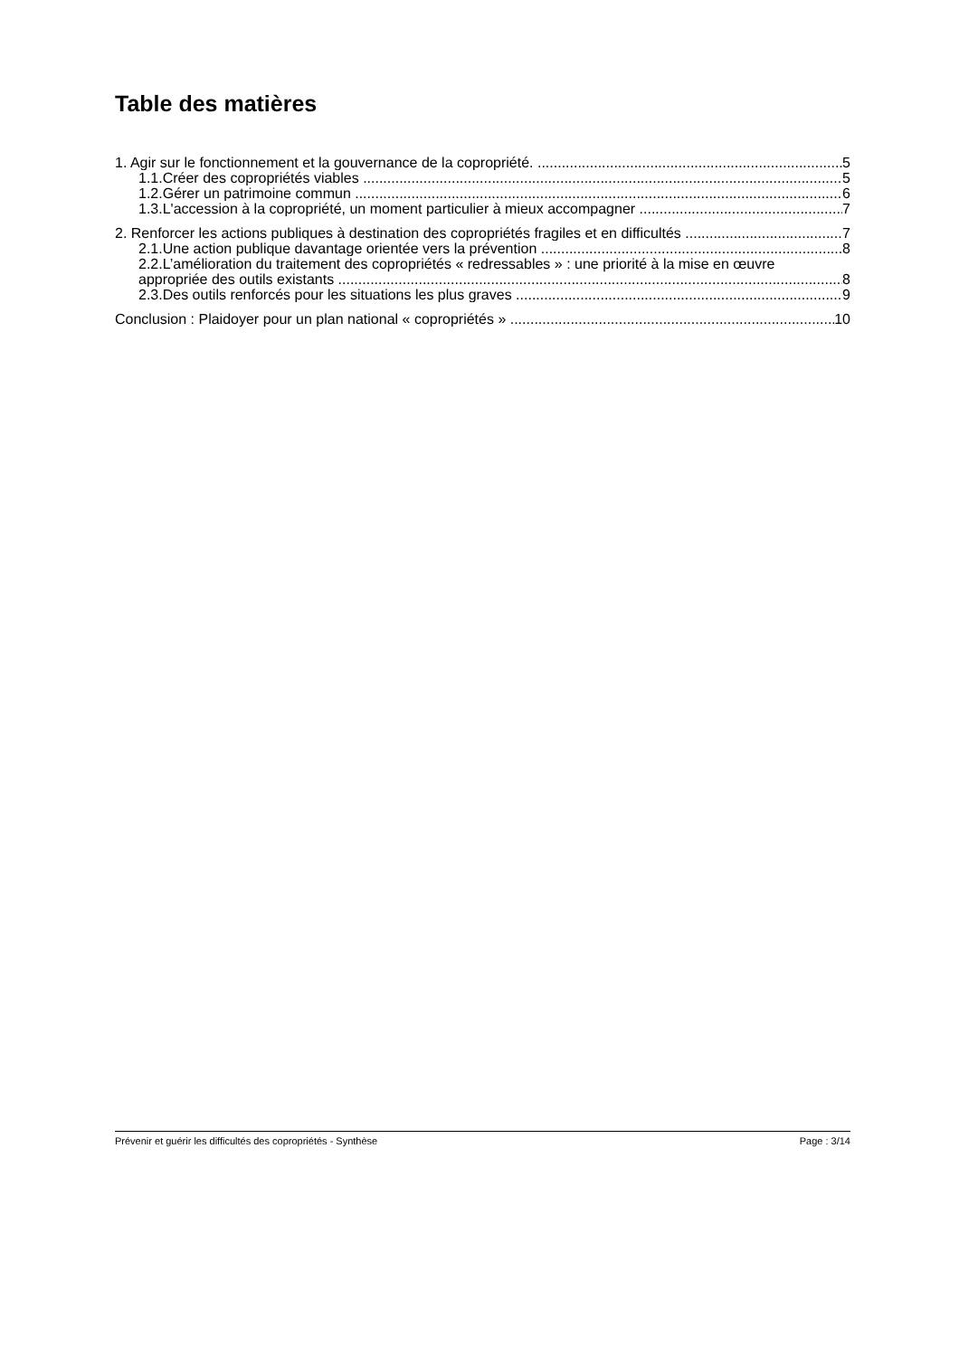Table des matières
1. Agir sur le fonctionnement et la gouvernance de la copropriété. 5
1.1.Créer des copropriétés viables 5
1.2.Gérer un patrimoine commun 6
1.3.L'accession à la copropriété, un moment particulier à mieux accompagner 7
2. Renforcer les actions publiques à destination des copropriétés fragiles et en difficultés 7
2.1.Une action publique davantage orientée vers la prévention 8
2.2.L’amélioration du traitement des copropriétés « redressables » : une priorité à la mise en œuvre
appropriée des outils existants 8
2.3.Des outils renforcés pour les situations les plus graves 9
Conclusion : Plaidoyer pour un plan national « copropriétés » 10
Prévenir et guérir les difficultés des copropriétés - Synthèse Page : 3/14